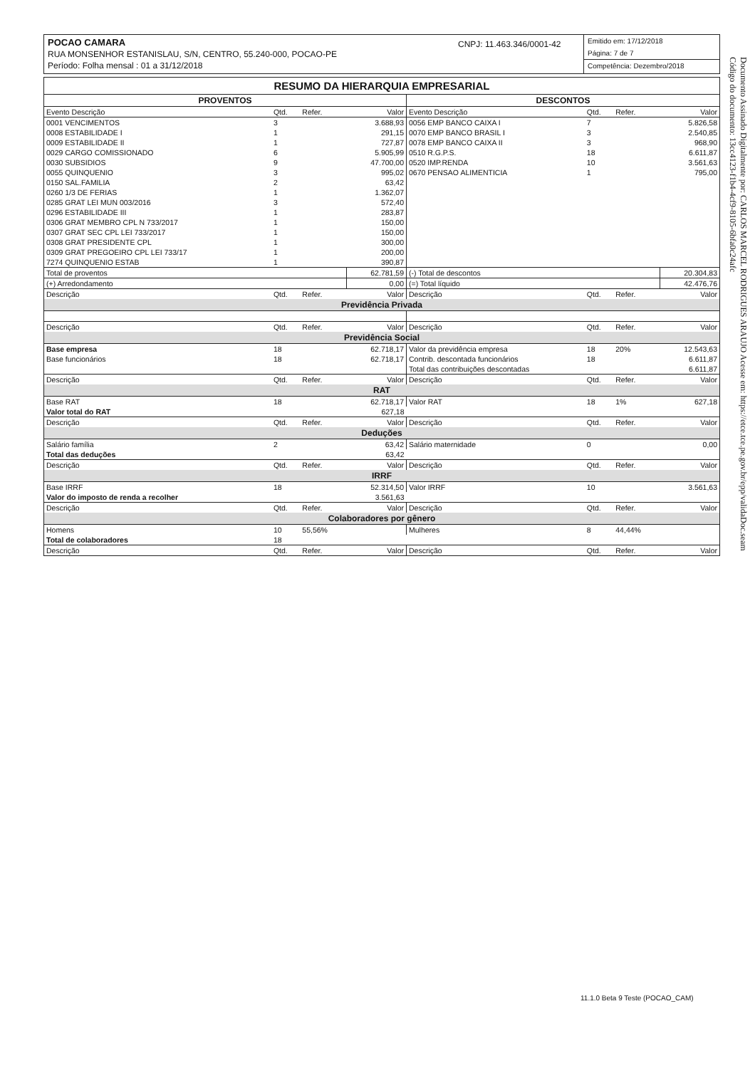POCAO CAMARA
RUA MONSENHOR ESTANISLAU, S/N, CENTRO, 55.240-000, POCAO-PE
Período: Folha mensal : 01 a 31/12/2018
CNPJ: 11.463.346/0001-42
Emitido em: 17/12/2018
Página: 7 de 7
Competência: Dezembro/2018
RESUMO DA HIERARQUIA EMPRESARIAL
| PROVENTOS | | | | DESCONTOS | | | |
| --- | --- | --- | --- | --- | --- | --- | --- |
| Evento Descrição | Qtd. | Refer. | Valor | Evento Descrição | Qtd. | Refer. | Valor |
| 0001 VENCIMENTOS | 3 | | 3.688,93 | 0056 EMP BANCO CAIXA I | 7 | | 5.826,58 |
| 0008 ESTABILIDADE I | 1 | | 291,15 | 0070 EMP BANCO BRASIL I | 3 | | 2.540,85 |
| 0009 ESTABILIDADE II | 1 | | 727,87 | 0078 EMP BANCO CAIXA II | 3 | | 968,90 |
| 0029 CARGO COMISSIONADO | 6 | | 5.905,99 | 0510 R.G.P.S. | 18 | | 6.611,87 |
| 0030 SUBSIDIOS | 9 | | 47.700,00 | 0520 IMP.RENDA | 10 | | 3.561,63 |
| 0055 QUINQUENIO | 3 | | 995,02 | 0670 PENSAO ALIMENTICIA | 1 | | 795,00 |
| 0150 SAL.FAMILIA | 2 | | 63,42 | | | | |
| 0260 1/3 DE FERIAS | 1 | | 1.362,07 | | | | |
| 0285 GRAT LEI MUN 003/2016 | 3 | | 572,40 | | | | |
| 0296 ESTABILIDADE III | 1 | | 283,87 | | | | |
| 0306 GRAT MEMBRO CPL N 733/2017 | 1 | | 150,00 | | | | |
| 0307 GRAT SEC CPL LEI 733/2017 | 1 | | 150,00 | | | | |
| 0308 GRAT PRESIDENTE CPL | 1 | | 300,00 | | | | |
| 0309 GRAT PREGOEIRO CPL LEI 733/17 | 1 | | 200,00 | | | | |
| 7274 QUINQUENIO ESTAB | 1 | | 390,87 | | | | |
| Total de proventos | | | 62.781,59 | (-) Total de descontos | | | 20.304,83 |
| (+) Arredondamento | | | 0,00 | (=) Total líquido | | | 42.476,76 |
| Descrição | Qtd. | Refer. | Valor | Descrição | Qtd. | Refer. | Valor |
| Previdência Privada | | | | | | | |
| Descrição | Qtd. | Refer. | Valor | Descrição | Qtd. | Refer. | Valor |
| Previdência Social | | | | | | | |
| Base empresa | 18 | | 62.718,17 | Valor da previdência empresa | 18 | 20% | 12.543,63 |
| Base funcionários | 18 | | 62.718,17 | Contrib. descontada funcionários | 18 | | 6.611,87 |
| | | | | Total das contribuições descontadas | | | 6.611,87 |
| Descrição | Qtd. | Refer. | Valor | Descrição | Qtd. | Refer. | Valor |
| RAT | | | | | | | |
| Base RAT | 18 | | 62.718,17 | Valor RAT | 18 | 1% | 627,18 |
| Valor total do RAT | | | 627,18 | | | | |
| Descrição | Qtd. | Refer. | Valor | Descrição | Qtd. | Refer. | Valor |
| Deduções | | | | | | | |
| Salário família | 2 | | 63,42 | Salário maternidade | 0 | | 0,00 |
| Total das deduções | | | 63,42 | | | | |
| Descrição | Qtd. | Refer. | Valor | Descrição | Qtd. | Refer. | Valor |
| IRRF | | | | | | | |
| Base IRRF | 18 | | 52.314,50 | Valor IRRF | 10 | | 3.561,63 |
| Valor do imposto de renda a recolher | | | 3.561,63 | | | | |
| Descrição | Qtd. | Refer. | Valor | Descrição | Qtd. | Refer. | Valor |
| Colaboradores por gênero | | | | | | | |
| Homens | 10 | 55,56% | | Mulheres | 8 | 44,44% | |
| Total de colaboradores | 18 | | | | | | |
| Descrição | Qtd. | Refer. | Valor | Descrição | Qtd. | Refer. | Valor |
Documento Assinado Digitalmente por: CARLOS MARCEL RODRIGUES ARAUJO Acesse em: https://etce.tce.pe.gov.br/epp/validaDoc.seam Código do documento: 13cc4123-f1b4-4cf9-8105-6bfa0c24afc
11.1.0 Beta 9 Teste (POCAO_CAM)